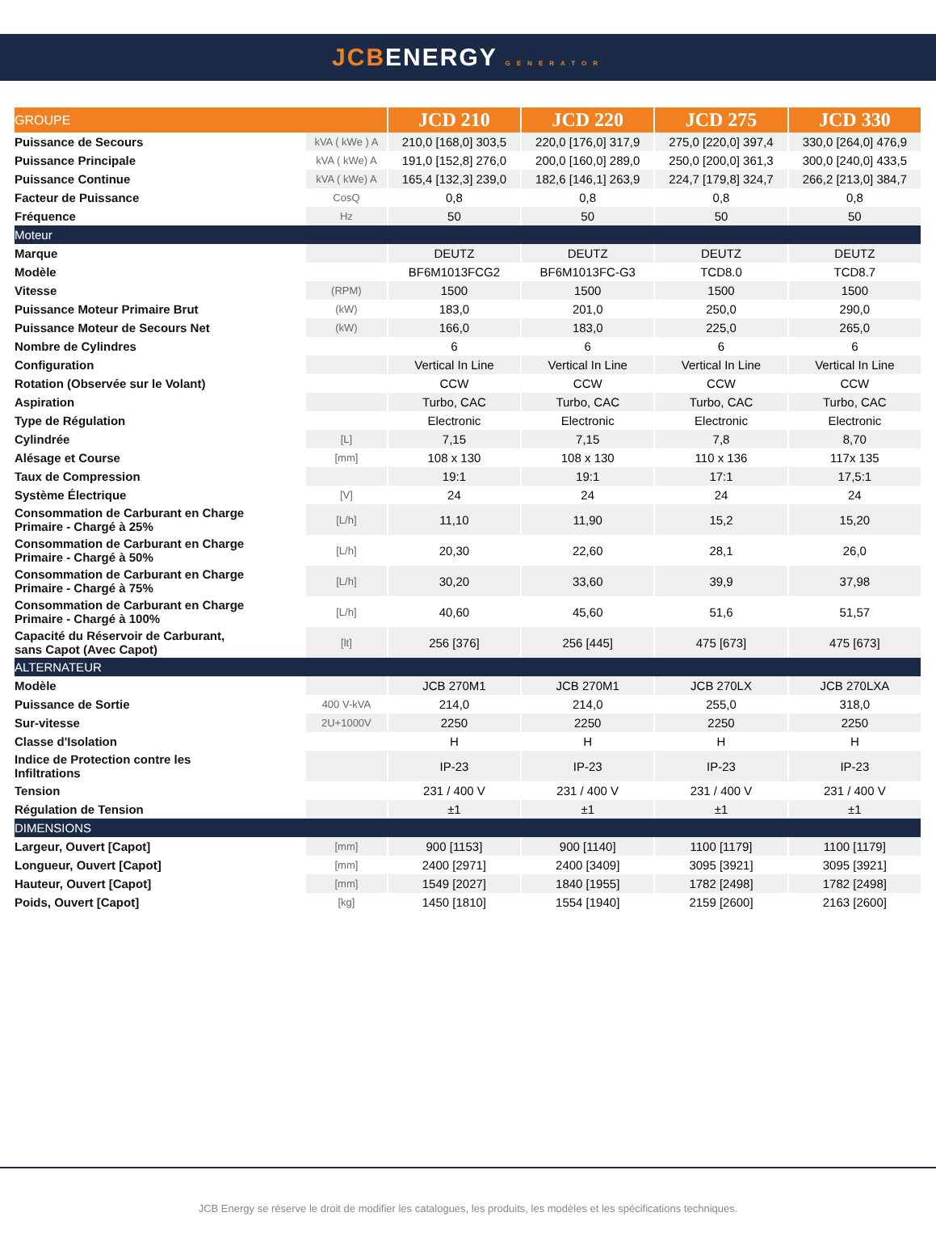JCBENERGY GENERATOR
| GROUPE | | JCD 210 | JCD 220 | JCD 275 | JCD 330 |
| --- | --- | --- | --- | --- | --- |
| Puissance de Secours | kVA ( kWe ) A | 210,0 [168,0] 303,5 | 220,0 [176,0] 317,9 | 275,0 [220,0] 397,4 | 330,0 [264,0] 476,9 |
| Puissance Principale | kVA ( kWe) A | 191,0 [152,8] 276,0 | 200,0 [160,0] 289,0 | 250,0 [200,0] 361,3 | 300,0 [240,0] 433,5 |
| Puissance Continue | kVA ( kWe) A | 165,4 [132,3] 239,0 | 182,6 [146,1] 263,9 | 224,7 [179,8] 324,7 | 266,2 [213,0] 384,7 |
| Facteur de Puissance | CosQ | 0,8 | 0,8 | 0,8 | 0,8 |
| Fréquence | Hz | 50 | 50 | 50 | 50 |
| Moteur | | | | | |
| Marque | | DEUTZ | DEUTZ | DEUTZ | DEUTZ |
| Modèle | | BF6M1013FCG2 | BF6M1013FC-G3 | TCD8.0 | TCD8.7 |
| Vitesse | (RPM) | 1500 | 1500 | 1500 | 1500 |
| Puissance Moteur Primaire Brut | (kW) | 183,0 | 201,0 | 250,0 | 290,0 |
| Puissance Moteur de Secours Net | (kW) | 166,0 | 183,0 | 225,0 | 265,0 |
| Nombre de Cylindres | | 6 | 6 | 6 | 6 |
| Configuration | | Vertical In Line | Vertical In Line | Vertical In Line | Vertical In Line |
| Rotation (Observée sur le Volant) | | CCW | CCW | CCW | CCW |
| Aspiration | | Turbo, CAC | Turbo, CAC | Turbo, CAC | Turbo, CAC |
| Type de Régulation | | Electronic | Electronic | Electronic | Electronic |
| Cylindrée | [L] | 7,15 | 7,15 | 7,8 | 8,70 |
| Alésage et Course | [mm] | 108 x 130 | 108 x 130 | 110 x 136 | 117x 135 |
| Taux de Compression | | 19:1 | 19:1 | 17:1 | 17,5:1 |
| Système Électrique | [V] | 24 | 24 | 24 | 24 |
| Consommation de Carburant en Charge Primaire - Chargé à 25% | [L/h] | 11,10 | 11,90 | 15,2 | 15,20 |
| Consommation de Carburant en Charge Primaire - Chargé à 50% | [L/h] | 20,30 | 22,60 | 28,1 | 26,0 |
| Consommation de Carburant en Charge Primaire - Chargé à 75% | [L/h] | 30,20 | 33,60 | 39,9 | 37,98 |
| Consommation de Carburant en Charge Primaire - Chargé à 100% | [L/h] | 40,60 | 45,60 | 51,6 | 51,57 |
| Capacité du Réservoir de Carburant, sans Capot (Avec Capot) | [lt] | 256 [376] | 256 [445] | 475 [673] | 475 [673] |
| ALTERNATEUR | | | | | |
| Modèle | | JCB 270M1 | JCB 270M1 | JCB 270LX | JCB 270LXA |
| Puissance de Sortie | 400 V-kVA | 214,0 | 214,0 | 255,0 | 318,0 |
| Sur-vitesse | 2U+1000V | 2250 | 2250 | 2250 | 2250 |
| Classe d'Isolation | | H | H | H | H |
| Indice de Protection contre les Infiltrations | | IP-23 | IP-23 | IP-23 | IP-23 |
| Tension | | 231 / 400 V | 231 / 400 V | 231 / 400 V | 231 / 400 V |
| Régulation de Tension | | ±1 | ±1 | ±1 | ±1 |
| DIMENSIONS | | | | | |
| Largeur, Ouvert [Capot] | [mm] | 900 [1153] | 900 [1140] | 1100 [1179] | 1100 [1179] |
| Longueur, Ouvert [Capot] | [mm] | 2400 [2971] | 2400 [3409] | 3095 [3921] | 3095 [3921] |
| Hauteur, Ouvert [Capot] | [mm] | 1549 [2027] | 1840 [1955] | 1782 [2498] | 1782 [2498] |
| Poids, Ouvert [Capot] | [kg] | 1450 [1810] | 1554 [1940] | 2159 [2600] | 2163 [2600] |
JCB Energy se réserve le droit de modifier les catalogues, les produits, les modèles et les spécifications techniques.